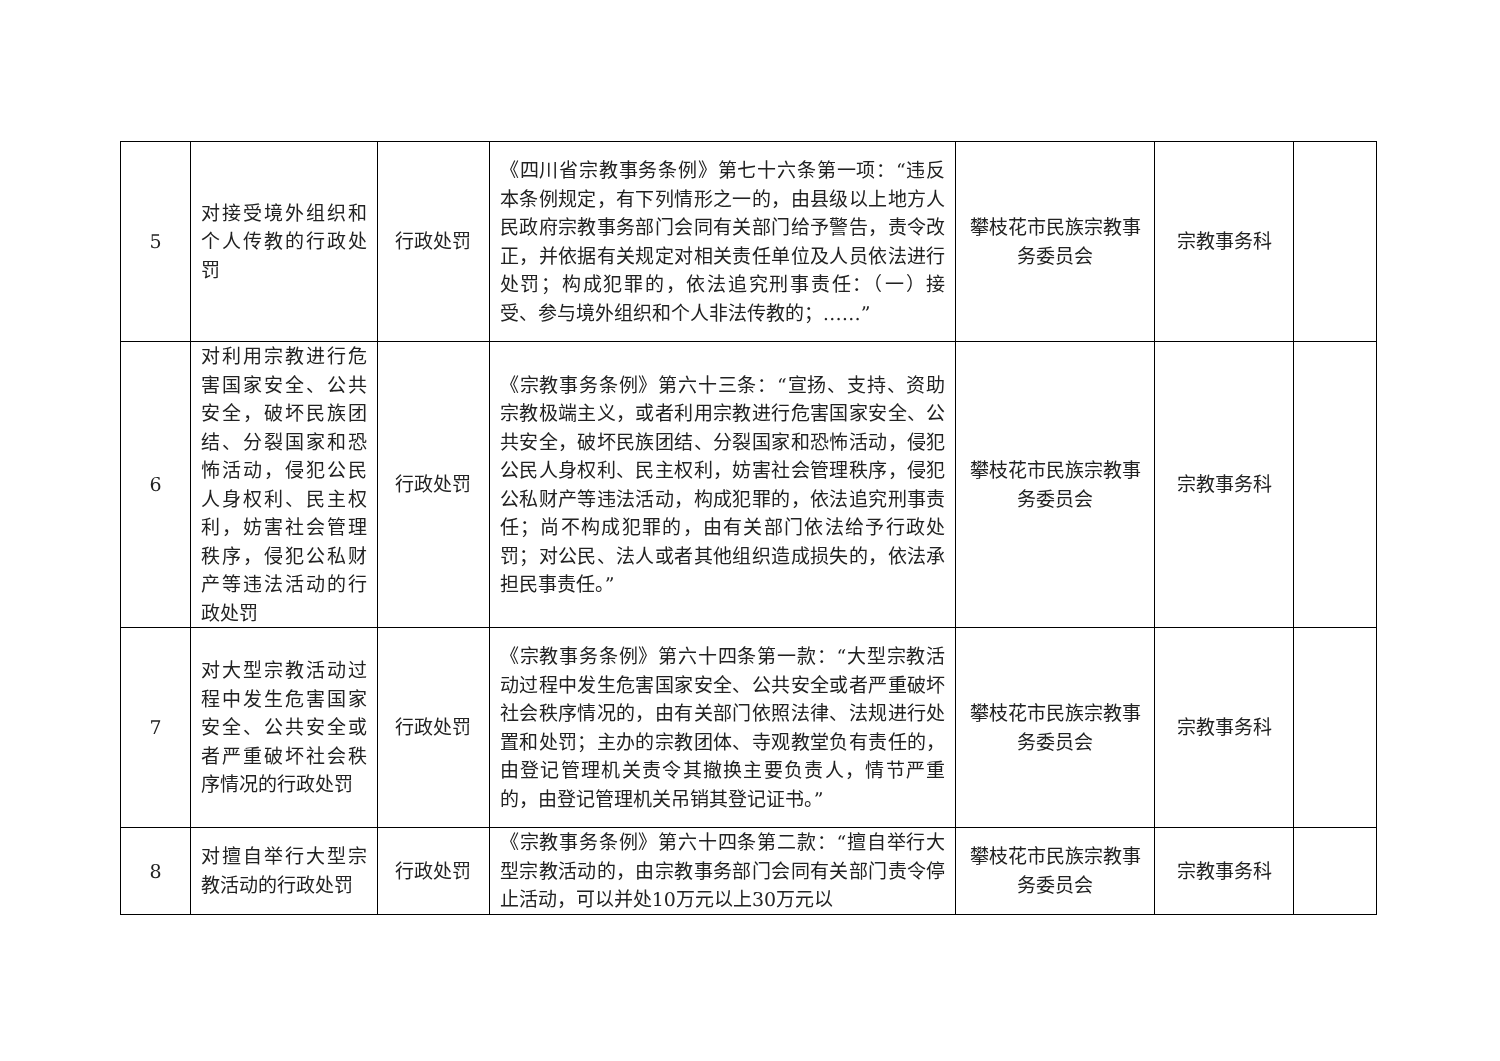| 5 | 对接受境外组织和个人传教的行政处罚 | 行政处罚 | 《四川省宗教事务条例》第七十六条第一项：“违反本条例规定，有下列情形之一的，由县级以上地方人民政府宗教事务部门会同有关部门给予警告，责令改正，并依据有关规定对相关责任单位及人员依法进行处罚；构成犯罪的，依法追究刑事责任：（一）接受、参与境外组织和个人非法传教的；……” | 攀枝花市民族宗教事务委员会 | 宗教事务科 | |
| 6 | 对利用宗教进行危害国家安全、公共安全，破坏民族团结、分裂国家和恐怖活动，侵犯公民人身权利、民主权利，妨害社会管理秩序，侵犯公私财产等违法活动的行政处罚 | 行政处罚 | 《宗教事务条例》第六十三条：“宣扬、支持、资助宗教极端主义，或者利用宗教进行危害国家安全、公共安全，破坏民族团结、分裂国家和恐怖活动，侵犯公民人身权利、民主权利，妨害社会管理秩序，侵犯公私财产等违法活动，构成犯罪的，依法追究刑事责任；尚不构成犯罪的，由有关部门依法给予行政处罚；对公民、法人或者其他组织造成损失的，依法承担民事责任。” | 攀枝花市民族宗教事务委员会 | 宗教事务科 | |
| 7 | 对大型宗教活动过程中发生危害国家安全、公共安全或者严重破坏社会秩序情况的行政处罚 | 行政处罚 | 《宗教事务条例》第六十四条第一款：“大型宗教活动过程中发生危害国家安全、公共安全或者严重破坏社会秩序情况的，由有关部门依照法律、法规进行处置和处罚；主办的宗教团体、寺观教堂负有责任的，由登记管理机关责令其撤换主要负责人，情节严重的，由登记管理机关吊销其登记证书。” | 攀枝花市民族宗教事务委员会 | 宗教事务科 | |
| 8 | 对擅自举行大型宗教活动的行政处罚 | 行政处罚 | 《宗教事务条例》第六十四条第二款：“擅自举行大型宗教活动的，由宗教事务部门会同有关部门责令停止活动，可以并处10万元以上30万元以 | 攀枝花市民族宗教事务委员会 | 宗教事务科 | |